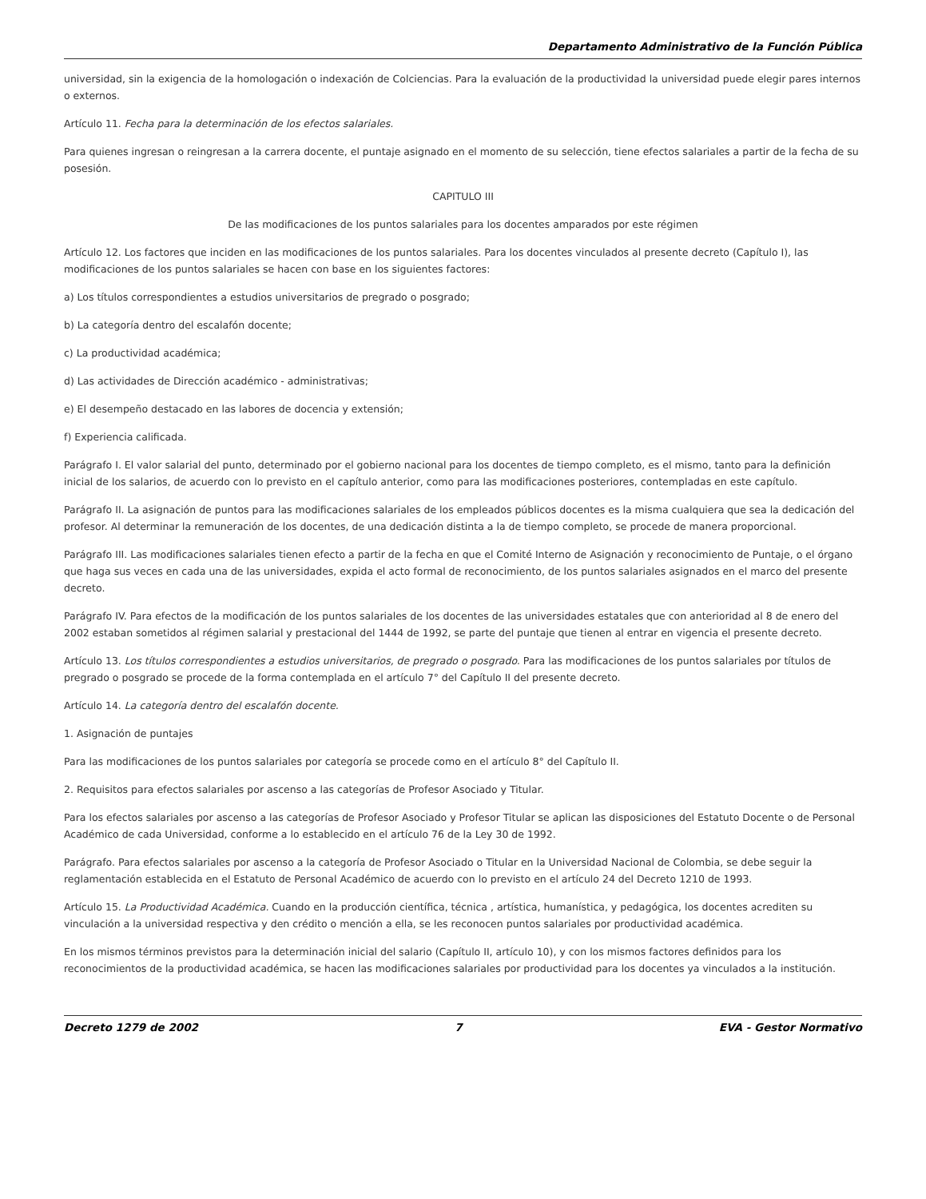Departamento Administrativo de la Función Pública
universidad, sin la exigencia de la homologación o indexación de Colciencias. Para la evaluación de la productividad la universidad puede elegir pares internos o externos.
Artículo 11. Fecha para la determinación de los efectos salariales.
Para quienes ingresan o reingresan a la carrera docente, el puntaje asignado en el momento de su selección, tiene efectos salariales a partir de la fecha de su posesión.
CAPITULO III
De las modificaciones de los puntos salariales para los docentes amparados por este régimen
Artículo 12. Los factores que inciden en las modificaciones de los puntos salariales. Para los docentes vinculados al presente decreto (Capítulo I), las modificaciones de los puntos salariales se hacen con base en los siguientes factores:
a) Los títulos correspondientes a estudios universitarios de pregrado o posgrado;
b) La categoría dentro del escalafón docente;
c) La productividad académica;
d) Las actividades de Dirección académico - administrativas;
e) El desempeño destacado en las labores de docencia y extensión;
f) Experiencia calificada.
Parágrafo I. El valor salarial del punto, determinado por el gobierno nacional para los docentes de tiempo completo, es el mismo, tanto para la definición inicial de los salarios, de acuerdo con lo previsto en el capítulo anterior, como para las modificaciones posteriores, contempladas en este capítulo.
Parágrafo II. La asignación de puntos para las modificaciones salariales de los empleados públicos docentes es la misma cualquiera que sea la dedicación del profesor. Al determinar la remuneración de los docentes, de una dedicación distinta a la de tiempo completo, se procede de manera proporcional.
Parágrafo III. Las modificaciones salariales tienen efecto a partir de la fecha en que el Comité Interno de Asignación y reconocimiento de Puntaje, o el órgano que haga sus veces en cada una de las universidades, expida el acto formal de reconocimiento, de los puntos salariales asignados en el marco del presente decreto.
Parágrafo IV. Para efectos de la modificación de los puntos salariales de los docentes de las universidades estatales que con anterioridad al 8 de enero del 2002 estaban sometidos al régimen salarial y prestacional del 1444 de 1992, se parte del puntaje que tienen al entrar en vigencia el presente decreto.
Artículo 13. Los títulos correspondientes a estudios universitarios, de pregrado o posgrado. Para las modificaciones de los puntos salariales por títulos de pregrado o posgrado se procede de la forma contemplada en el artículo 7° del Capítulo II del presente decreto.
Artículo 14. La categoría dentro del escalafón docente.
1. Asignación de puntajes
Para las modificaciones de los puntos salariales por categoría se procede como en el artículo 8° del Capítulo II.
2. Requisitos para efectos salariales por ascenso a las categorías de Profesor Asociado y Titular.
Para los efectos salariales por ascenso a las categorías de Profesor Asociado y Profesor Titular se aplican las disposiciones del Estatuto Docente o de Personal Académico de cada Universidad, conforme a lo establecido en el artículo 76 de la Ley 30 de 1992.
Parágrafo. Para efectos salariales por ascenso a la categoría de Profesor Asociado o Titular en la Universidad Nacional de Colombia, se debe seguir la reglamentación establecida en el Estatuto de Personal Académico de acuerdo con lo previsto en el artículo 24 del Decreto 1210 de 1993.
Artículo 15. La Productividad Académica. Cuando en la producción científica, técnica , artística, humanística, y pedagógica, los docentes acrediten su vinculación a la universidad respectiva y den crédito o mención a ella, se les reconocen puntos salariales por productividad académica.
En los mismos términos previstos para la determinación inicial del salario (Capítulo II, artículo 10), y con los mismos factores definidos para los reconocimientos de la productividad académica, se hacen las modificaciones salariales por productividad para los docentes ya vinculados a la institución.
Decreto 1279 de 2002 7 EVA - Gestor Normativo